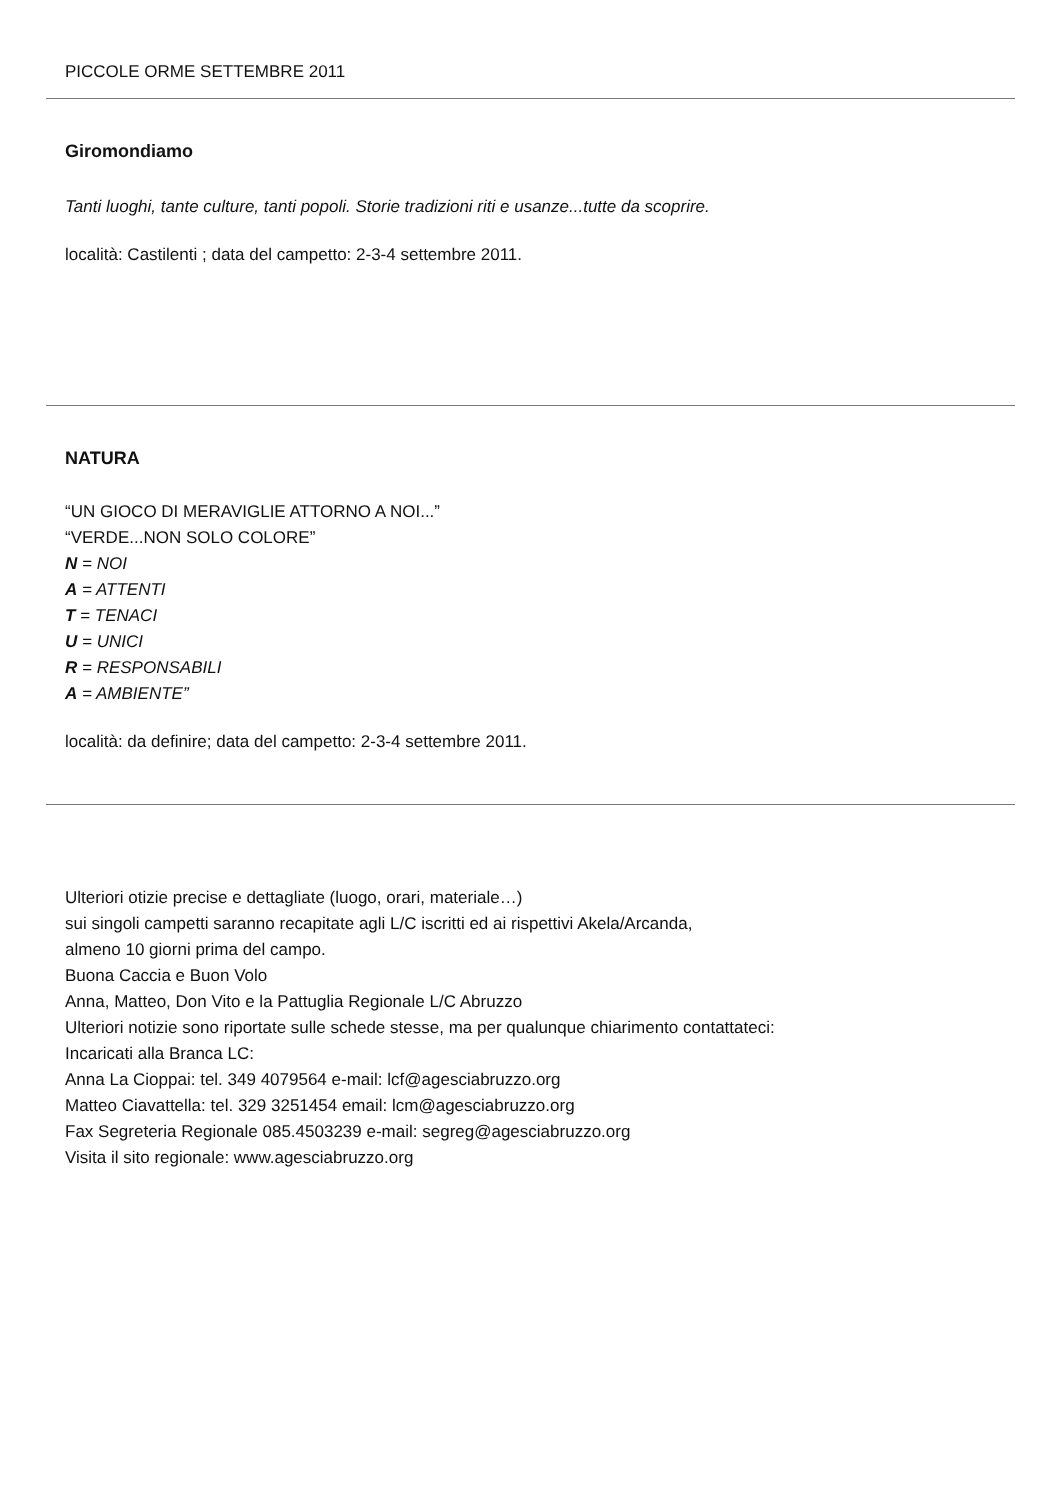PICCOLE ORME SETTEMBRE 2011
Giromondiamo
Tanti luoghi, tante culture, tanti popoli. Storie tradizioni riti e usanze...tutte da scoprire.
località: Castilenti ; data del campetto: 2-3-4 settembre 2011.
NATURA
“UN GIOCO DI MERAVIGLIE ATTORNO A NOI...”
“VERDE...NON SOLO COLORE”
N = NOI
A = ATTENTI
T = TENACI
U = UNICI
R = RESPONSABILI
A = AMBIENTE”
località: da definire; data del campetto: 2-3-4 settembre 2011.
Ulteriori otizie precise e dettagliate (luogo, orari, materiale…)
sui singoli campetti saranno recapitate agli L/C iscritti ed ai rispettivi Akela/Arcanda,
almeno 10 giorni prima del campo.
Buona Caccia e Buon Volo
Anna, Matteo, Don Vito e la Pattuglia Regionale L/C Abruzzo
Ulteriori notizie sono riportate sulle schede stesse, ma per qualunque chiarimento contattateci:
Incaricati alla Branca LC:
Anna La Cioppai: tel. 349 4079564 e-mail: lcf@agesciabruzzo.org
Matteo Ciavattella: tel. 329 3251454 email: lcm@agesciabruzzo.org
Fax Segreteria Regionale 085.4503239 e-mail: segreg@agesciabruzzo.org
Visita il sito regionale: www.agesciabruzzo.org